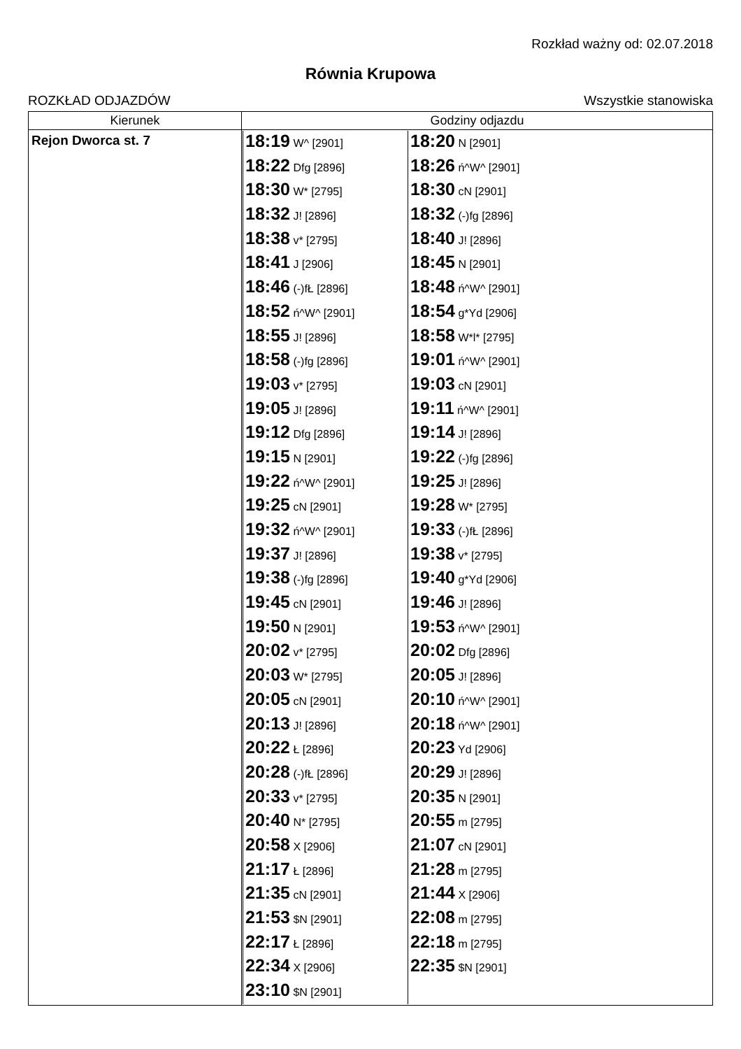Rozkład ważny od: 02.07.2018
Równia Krupowa
ROZKŁAD ODJAZDÓW Wszystkie stanowiska
| Kierunek | Godziny odjazdu |
| --- | --- |
| Rejon Dworca st. 7 | / 18:19 W^ [2901] / 18:20 N [2901] / / 18:22 Dfg [2896] / 18:26 ń^W^ [2901] / / 18:30 W* [2795] / 18:30 cN [2901] / / 18:32 J! [2896] / 18:32 (-)fg [2896] / / 18:38 v* [2795] / 18:40 J! [2896] / / 18:41 J [2906] / 18:45 N [2901] / / 18:46 (-)fŁ [2896] / 18:48 ń^W^ [2901] / / 18:52 ń^W^ [2901] / 18:54 g*Yd [2906] / / 18:55 J! [2896] / 18:58 W*l* [2795] / / 18:58 (-)fg [2896] / 19:01 ń^W^ [2901] / / 19:03 v* [2795] / 19:03 cN [2901] / / 19:05 J! [2896] / 19:11 ń^W^ [2901] / / 19:12 Dfg [2896] / 19:14 J! [2896] / / 19:15 N [2901] / 19:22 (-)fg [2896] / / 19:22 ń^W^ [2901] / 19:25 J! [2896] / / 19:25 cN [2901] / 19:28 W* [2795] / / 19:32 ń^W^ [2901] / 19:33 (-)fŁ [2896] / / 19:37 J! [2896] / 19:38 v* [2795] / / 19:38 (-)fg [2896] / 19:40 g*Yd [2906] / / 19:45 cN [2901] / 19:46 J! [2896] / / 19:50 N [2901] / 19:53 ń^W^ [2901] / / 20:02 v* [2795] / 20:02 Dfg [2896] / / 20:03 W* [2795] / 20:05 J! [2896] / / 20:05 cN [2901] / 20:10 ń^W^ [2901] / / 20:13 J! [2896] / 20:18 ń^W^ [2901] / / 20:22 Ł [2896] / 20:23 Yd [2906] / / 20:28 (-)fŁ [2896] / 20:29 J! [2896] / / 20:33 v* [2795] / 20:35 N [2901] / / 20:40 N* [2795] / 20:55 m [2795] / / 20:58 X [2906] / 21:07 cN [2901] / / 21:17 Ł [2896] / 21:28 m [2795] / / 21:35 cN [2901] / 21:44 X [2906] / / 21:53 $N [2901] / 22:08 m [2795] / / 22:17 Ł [2896] / 22:18 m [2795] / / 22:34 X [2906] / 22:35 $N [2901] / / 23:10 $N [2901] / / |